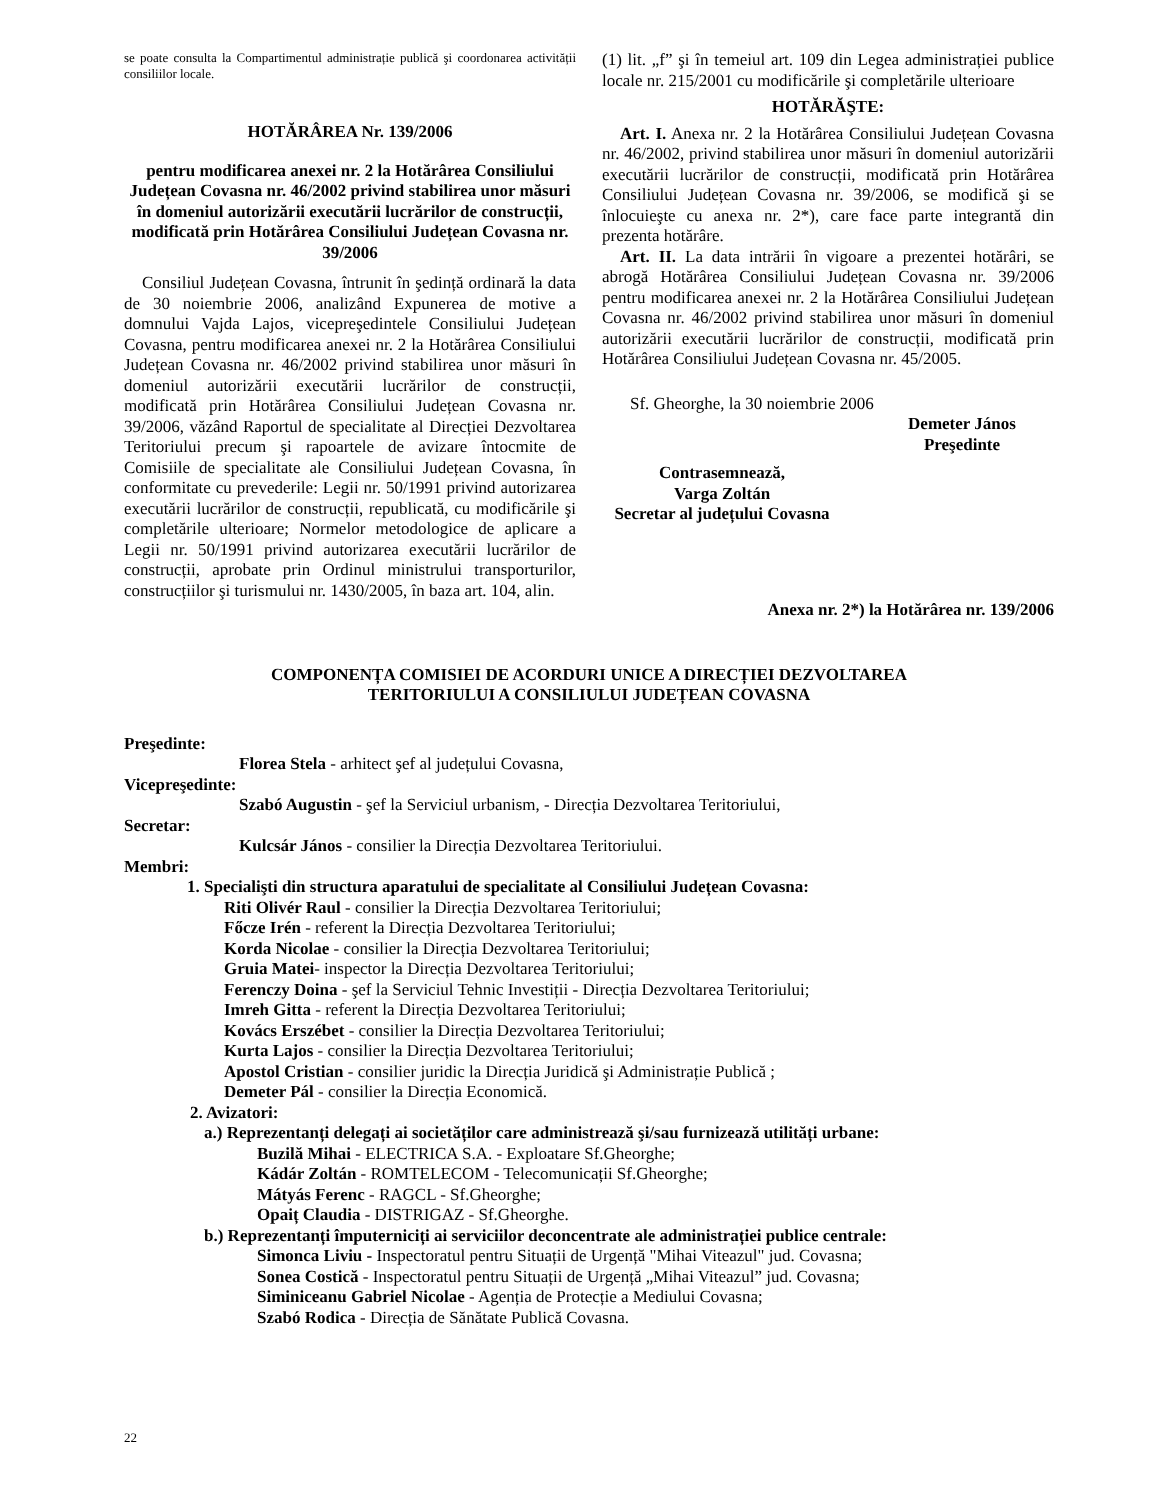se poate consulta la Compartimentul administrație publică şi coordonarea activității consiliilor locale.
HOTĂRÂREA Nr. 139/2006
pentru modificarea anexei nr. 2 la Hotărârea Consiliului Județean Covasna nr. 46/2002 privind stabilirea unor măsuri în domeniul autorizării executării lucrărilor de construcții, modificată prin Hotărârea Consiliului Județean Covasna nr. 39/2006
Consiliul Județean Covasna, întrunit în şedință ordinară la data de 30 noiembrie 2006, analizând Expunerea de motive a domnului Vajda Lajos, vicepreşedintele Consiliului Județean Covasna, pentru modificarea anexei nr. 2 la Hotărârea Consiliului Județean Covasna nr. 46/2002 privind stabilirea unor măsuri în domeniul autorizării executării lucrărilor de construcții, modificată prin Hotărârea Consiliului Județean Covasna nr. 39/2006, văzând Raportul de specialitate al Direcției Dezvoltarea Teritoriului precum şi rapoartele de avizare întocmite de Comisiile de specialitate ale Consiliului Județean Covasna, în conformitate cu prevederile: Legii nr. 50/1991 privind autorizarea executării lucrărilor de construcții, republicată, cu modificările şi completările ulterioare; Normelor metodologice de aplicare a Legii nr. 50/1991 privind autorizarea executării lucrărilor de construcții, aprobate prin Ordinul ministrului transporturilor, construcțiilor şi turismului nr. 1430/2005, în baza art. 104, alin.
(1) lit. „f” şi în temeiul art. 109 din Legea administrației publice locale nr. 215/2001 cu modificările şi completările ulterioare
HOTĂRĂŞTE:
Art. I. Anexa nr. 2 la Hotărârea Consiliului Județean Covasna nr. 46/2002, privind stabilirea unor măsuri în domeniul autorizării executării lucrărilor de construcții, modificată prin Hotărârea Consiliului Județean Covasna nr. 39/2006, se modifică şi se înlocuieşte cu anexa nr. 2*), care face parte integrantă din prezenta hotărâre.
Art. II. La data intrării în vigoare a prezentei hotărâri, se abrogă Hotărârea Consiliului Județean Covasna nr. 39/2006 pentru modificarea anexei nr. 2 la Hotărârea Consiliului Județean Covasna nr. 46/2002 privind stabilirea unor măsuri în domeniul autorizării executării lucrărilor de construcții, modificată prin Hotărârea Consiliului Județean Covasna nr. 45/2005.
Sf. Gheorghe, la 30 noiembrie 2006
Demeter János Preşedinte
Contrasemnează,
Varga Zoltán
Secretar al județului Covasna
Anexa nr. 2*) la Hotărârea nr. 139/2006
COMPONENȚA COMISIEI DE ACORDURI UNICE A DIRECȚIEI DEZVOLTAREA
TERITORIULUI A CONSILIULUI JUDEȚEAN COVASNA
Preşedinte:
Florea Stela - arhitect şef al județului Covasna,
Vicepreşedinte:
Szabó Augustin - şef la Serviciul urbanism, - Direcția Dezvoltarea Teritoriului,
Secretar:
Kulcsár János - consilier la Direcția Dezvoltarea Teritoriului.
Membri:
1. Specialişti din structura aparatului de specialitate al Consiliului Județean Covasna:
Riti Olivér Raul - consilier la Direcția Dezvoltarea Teritoriului;
Főcze Irén - referent la Direcția Dezvoltarea Teritoriului;
Korda Nicolae - consilier la Direcția Dezvoltarea Teritoriului;
Gruia Matei- inspector la Direcția Dezvoltarea Teritoriului;
Ferenczy Doina - şef la Serviciul Tehnic Investiții - Direcția Dezvoltarea Teritoriului;
Imreh Gitta - referent la Direcția Dezvoltarea Teritoriului;
Kovács Erszébet - consilier la Direcția Dezvoltarea Teritoriului;
Kurta Lajos - consilier la Direcția Dezvoltarea Teritoriului;
Apostol Cristian - consilier juridic la Direcția Juridică şi Administrație Publică ;
Demeter Pál - consilier la Direcția Economică.
2. Avizatori:
a.) Reprezentanți delegați ai societăților care administrează şi/sau furnizează utilități urbane:
Buzilă Mihai - ELECTRICA S.A. - Exploatare Sf.Gheorghe;
Kádár Zoltán - ROMTELECOM - Telecomunicații Sf.Gheorghe;
Mátyás Ferenc - RAGCL - Sf.Gheorghe;
Opaiț Claudia - DISTRIGAZ - Sf.Gheorghe.
b.) Reprezentanți împuterniciți ai serviciilor deconcentrate ale administrației publice centrale:
Simonca Liviu - Inspectoratul pentru Situații de Urgență "Mihai Viteazul" jud. Covasna;
Sonea Costică - Inspectoratul pentru Situații de Urgență „Mihai Viteazul” jud. Covasna;
Siminiceanu Gabriel Nicolae - Agenția de Protecție a Mediului Covasna;
Szabó Rodica - Direcția de Sănătate Publică Covasna.
22